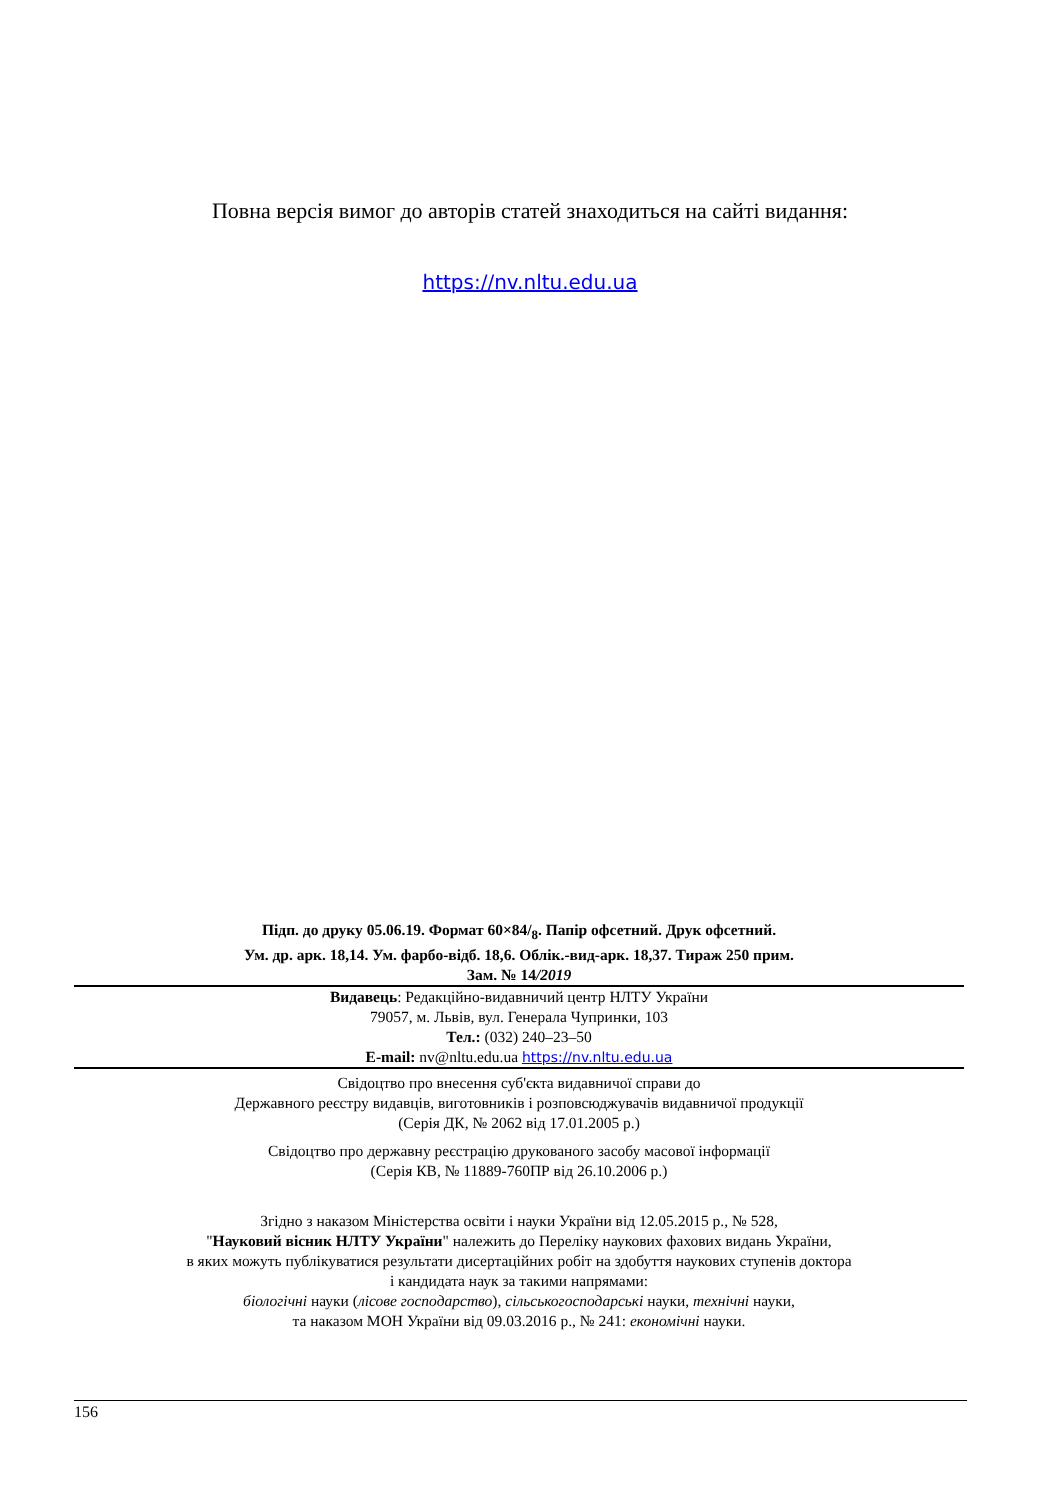Повна версія вимог до авторів статей знаходиться на сайті видання:
https://nv.nltu.edu.ua
Підп. до друку 05.06.19. Формат 60×84/<sub>8</sub>. Папір офсетний. Друк офсетний.
Ум. др. арк. 18,14. Ум. фарбо-відб. 18,6. Облік.-вид-арк. 18,37. Тираж 250 прим.
Зам. № 14/2019
Видавець: Редакційно-видавничий центр НЛТУ України
79057, м. Львів, вул. Генерала Чупринки, 103
Тел.: (032) 240–23–50
E-mail: nv@nltu.edu.ua https://nv.nltu.edu.ua
Свідоцтво про внесення суб'єкта видавничої справи до
Державного реєстру видавців, виготовників і розповсюджувачів видавничої продукції
(Серія ДК, № 2062 від 17.01.2005 р.)
Свідоцтво про державну реєстрацію друкованого засобу масової інформації
(Серія КВ, № 11889-760ПР від 26.10.2006 р.)
Згідно з наказом Міністерства освіти і науки України від 12.05.2015 р., № 528,
"Науковий вісник НЛТУ України" належить до Переліку наукових фахових видань України,
в яких можуть публікуватися результати дисертаційних робіт на здобуття наукових ступенів доктора
і кандидата наук за такими напрямами:
біологічні науки (лісове господарство), сільськогосподарські науки, технічні науки,
та наказом МОН України від 09.03.2016 р., № 241: економічні науки.
156